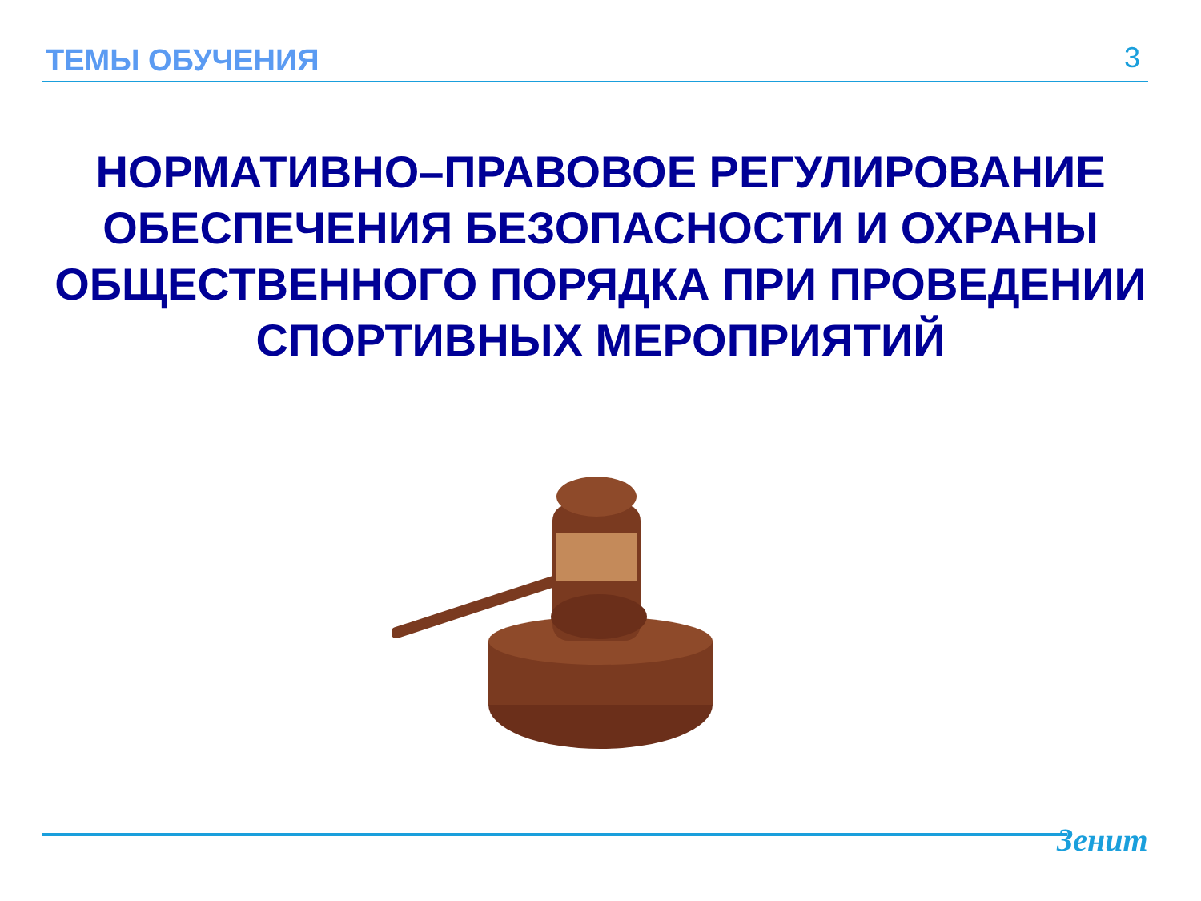ТЕМЫ ОБУЧЕНИЯ 3
НОРМАТИВНО–ПРАВОВОЕ РЕГУЛИРОВАНИЕ
ОБЕСПЕЧЕНИЯ БЕЗОПАСНОСТИ И ОХРАНЫ
ОБЩЕСТВЕННОГО ПОРЯДКА ПРИ ПРОВЕДЕНИИ
СПОРТИВНЫХ МЕРОПРИЯТИЙ
Зенит